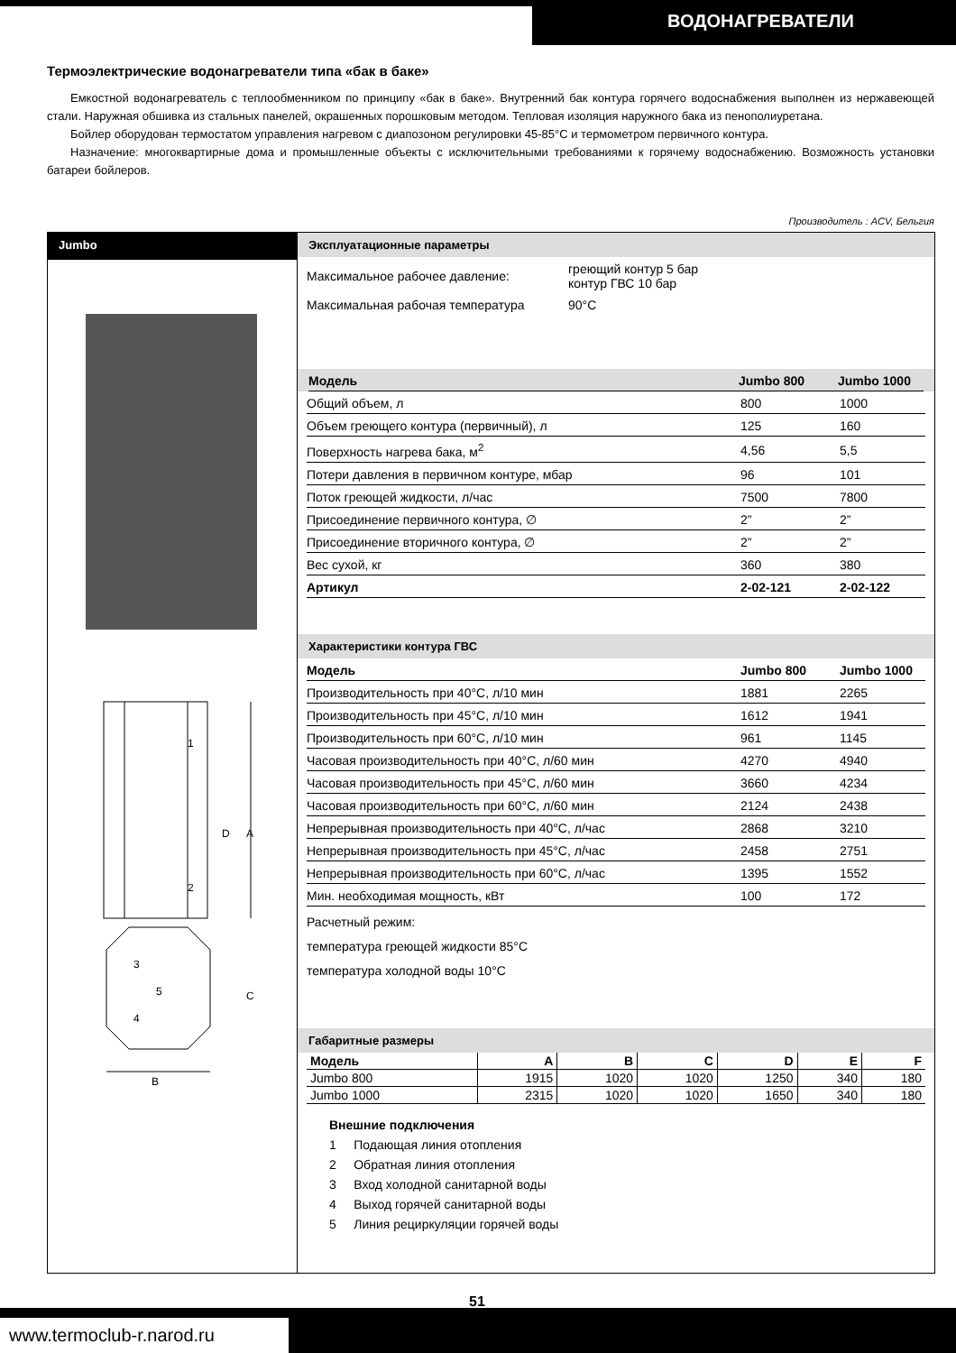ВОДОНАГРЕВАТЕЛИ
Термоэлектрические водонагреватели типа «бак в баке»
Емкостной водонагреватель с теплообменником по принципу «бак в баке». Внутренний бак контура горячего водоснабжения выполнен из нержавеющей стали. Наружная обшивка из стальных панелей, окрашенных порошковым методом. Тепловая изоляция наружного бака из пенополиуретана.
Бойлер оборудован термостатом управления нагревом с диапозоном регулировки 45-85°C и термометром первичного контура.
Назначение: многоквартирные дома и промышленные объекты с исключительными требованиями к горячему водоснабжению. Возможность установки батареи бойлеров.
Производитель : ACV, Бельгия
Jumbo
D
A
C
B
1
2
3
4
5
Эксплуатационные параметры
| Максимальное рабочее давление: | греющий контур 5 бар контур ГВС 10 бар |
| Максимальная рабочая температура | 90°C |
| Модель | Jumbo 800 | Jumbo 1000 |
| --- | --- | --- |
| Общий объем, л | 800 | 1000 |
| Объем греющего контура (первичный), л | 125 | 160 |
| Поверхность нагрева бака, м<sup>2</sup> | 4,56 | 5,5 |
| Потери давления в первичном контуре, мбар | 96 | 101 |
| Поток греющей жидкости, л/час | 7500 | 7800 |
| Присоединение первичного контура, ∅ | 2” | 2” |
| Присоединение вторичного контура, ∅ | 2” | 2” |
| Вес сухой, кг | 360 | 380 |
| Артикул | 2-02-121 | 2-02-122 |
Характеристики контура ГВС
| Модель | Jumbo 800 | Jumbo 1000 |
| --- | --- | --- |
| Производительность при 40°C, л/10 мин | 1881 | 2265 |
| Производительность при 45°C, л/10 мин | 1612 | 1941 |
| Производительность при 60°C, л/10 мин | 961 | 1145 |
| Часовая производительность при 40°C, л/60 мин | 4270 | 4940 |
| Часовая производительность при 45°C, л/60 мин | 3660 | 4234 |
| Часовая производительность при 60°C, л/60 мин | 2124 | 2438 |
| Непрерывная производительность при 40°C, л/час | 2868 | 3210 |
| Непрерывная производительность при 45°C, л/час | 2458 | 2751 |
| Непрерывная производительность при 60°C, л/час | 1395 | 1552 |
| Мин. необходимая мощность, кВт | 100 | 172 |
Расчетный режим:
температура греющей жидкости 85°C
температура холодной воды 10°C
Габаритные размеры
| Модель | A | B | C | D | E | F |
| --- | --- | --- | --- | --- | --- | --- |
| Jumbo 800 | 1915 | 1020 | 1020 | 1250 | 340 | 180 |
| Jumbo 1000 | 2315 | 1020 | 1020 | 1650 | 340 | 180 |
Внешние подключения
1 Подающая линия отопления
2 Обратная линия отопления
3 Вход холодной санитарной воды
4 Выход горячей санитарной воды
5 Линия рециркуляции горячей воды
51
www.termoclub-r.narod.ru